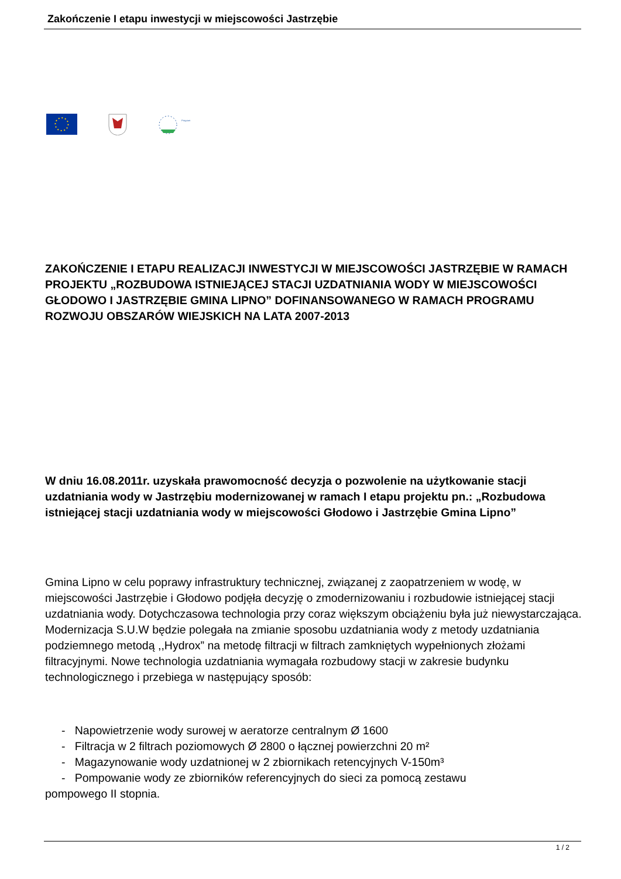Zakończenie I etapu inwestycji w miejscowości Jastrzębie
Program
ZAKOŃCZENIE I ETAPU REALIZACJI INWESTYCJI W MIEJSCOWOŚCI JASTRZĘBIE W RAMACH PROJEKTU „ROZBUDOWA ISTNIEJĄCEJ STACJI UZDATNIANIA WODY W MIEJSCOWOŚCI GŁODOWO I JASTRZĘBIE GMINA LIPNO” DOFINANSOWANEGO W RAMACH PROGRAMU ROZWOJU OBSZARÓW WIEJSKICH NA LATA 2007-2013
W dniu 16.08.2011r. uzyskała prawomocność decyzja o pozwolenie na użytkowanie stacji uzdatniania wody w Jastrzębiu modernizowanej w ramach I etapu projektu pn.: „Rozbudowa istniejącej stacji uzdatniania wody w miejscowości Głodowo i Jastrzębie Gmina Lipno”
Gmina Lipno w celu poprawy infrastruktury technicznej, związanej z zaopatrzeniem w wodę, w miejscowości Jastrzębie i Głodowo podjęła decyzję o zmodernizowaniu i rozbudowie istniejącej stacji uzdatniania wody. Dotychczasowa technologia przy coraz większym obciążeniu była już niewystarczająca. Modernizacja S.U.W będzie polegała na zmianie sposobu uzdatniania wody z metody uzdatniania podziemnego metodą ,,Hydrox” na metodę filtracji w filtrach zamkniętych wypełnionych złożami filtracyjnymi. Nowe technologia uzdatniania wymagała rozbudowy stacji w zakresie budynku technologicznego i przebiega w następujący sposób:
- Napowietrzenie wody surowej w aeratorze centralnym Ø 1600
- Filtracja w 2 filtrach poziomowych Ø 2800 o łącznej powierzchni 20 m²
- Magazynowanie wody uzdatnionej w 2 zbiornikach retencyjnych V-150m³
- Pompowanie wody ze zbiorników referencyjnych do sieci za pomocą zestawu
pompowego II stopnia.
1 / 2